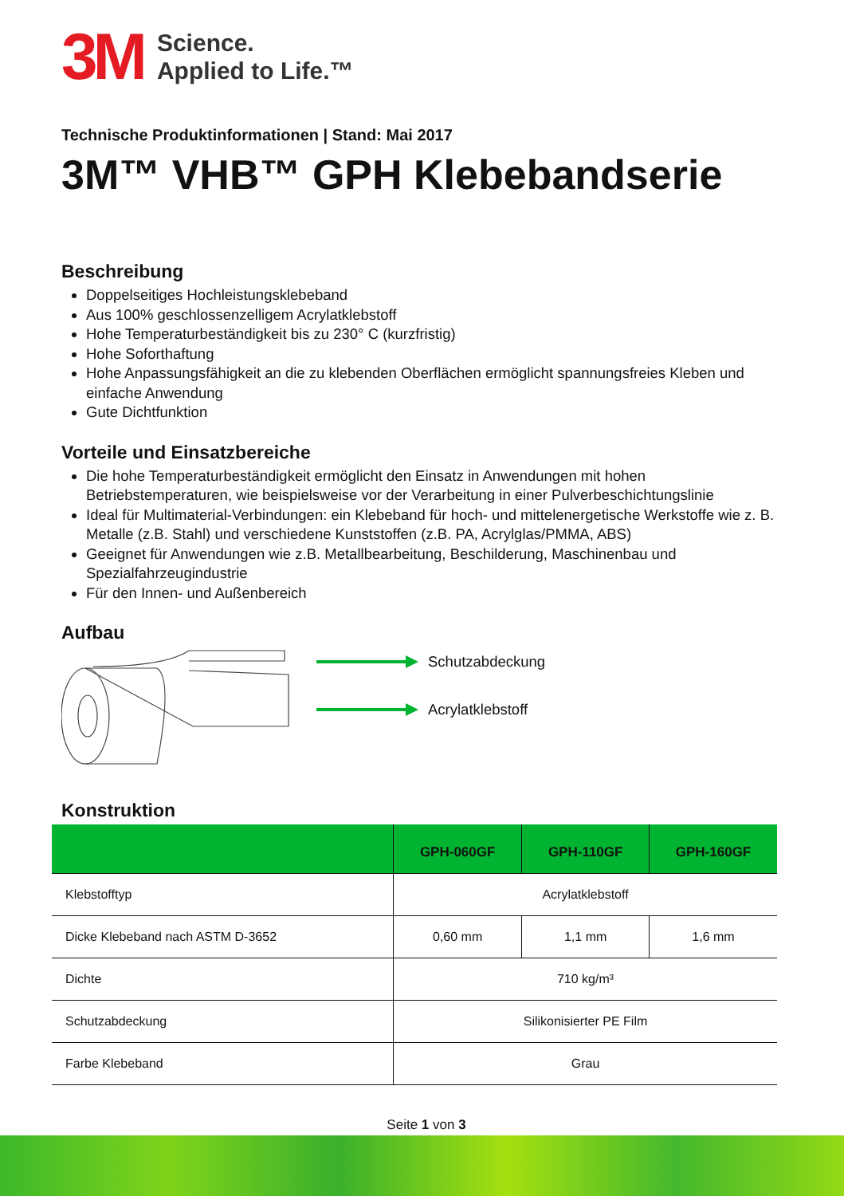3M
Science.
Applied to Life.™
Technische Produktinformationen | Stand: Mai 2017
3M™ VHB™ GPH Klebebandserie
Beschreibung
Doppelseitiges Hochleistungsklebeband
Aus 100% geschlossenzelligem Acrylatklebstoff
Hohe Temperaturbeständigkeit bis zu 230° C (kurzfristig)
Hohe Soforthaftung
Hohe Anpassungsfähigkeit an die zu klebenden Oberflächen ermöglicht spannungsfreies Kleben und einfache Anwendung
Gute Dichtfunktion
Vorteile und Einsatzbereiche
Die hohe Temperaturbeständigkeit ermöglicht den Einsatz in Anwendungen mit hohen Betriebstemperaturen, wie beispielsweise vor der Verarbeitung in einer Pulverbeschichtungslinie
Ideal für Multimaterial-Verbindungen: ein Klebeband für hoch- und mittelenergetische Werkstoffe wie z. B. Metalle (z.B. Stahl) und verschiedene Kunststoffen (z.B. PA, Acrylglas/PMMA, ABS)
Geeignet für Anwendungen wie z.B. Metallbearbeitung, Beschilderung, Maschinenbau und Spezialfahrzeugindustrie
Für den Innen- und Außenbereich
Aufbau
Schutzabdeckung
Acrylatklebstoff
Konstruktion
| | GPH-060GF | GPH-110GF | GPH-160GF |
| --- | --- | --- | --- |
| Klebstofftyp | Acrylatklebstoff | | |
| Dicke Klebeband nach ASTM D-3652 | 0,60 mm | 1,1 mm | 1,6 mm |
| Dichte | 710 kg/m³ | | |
| Schutzabdeckung | Silikonisierter PE Film | | |
| Farbe Klebeband | Grau | | |
Seite 1 von 3